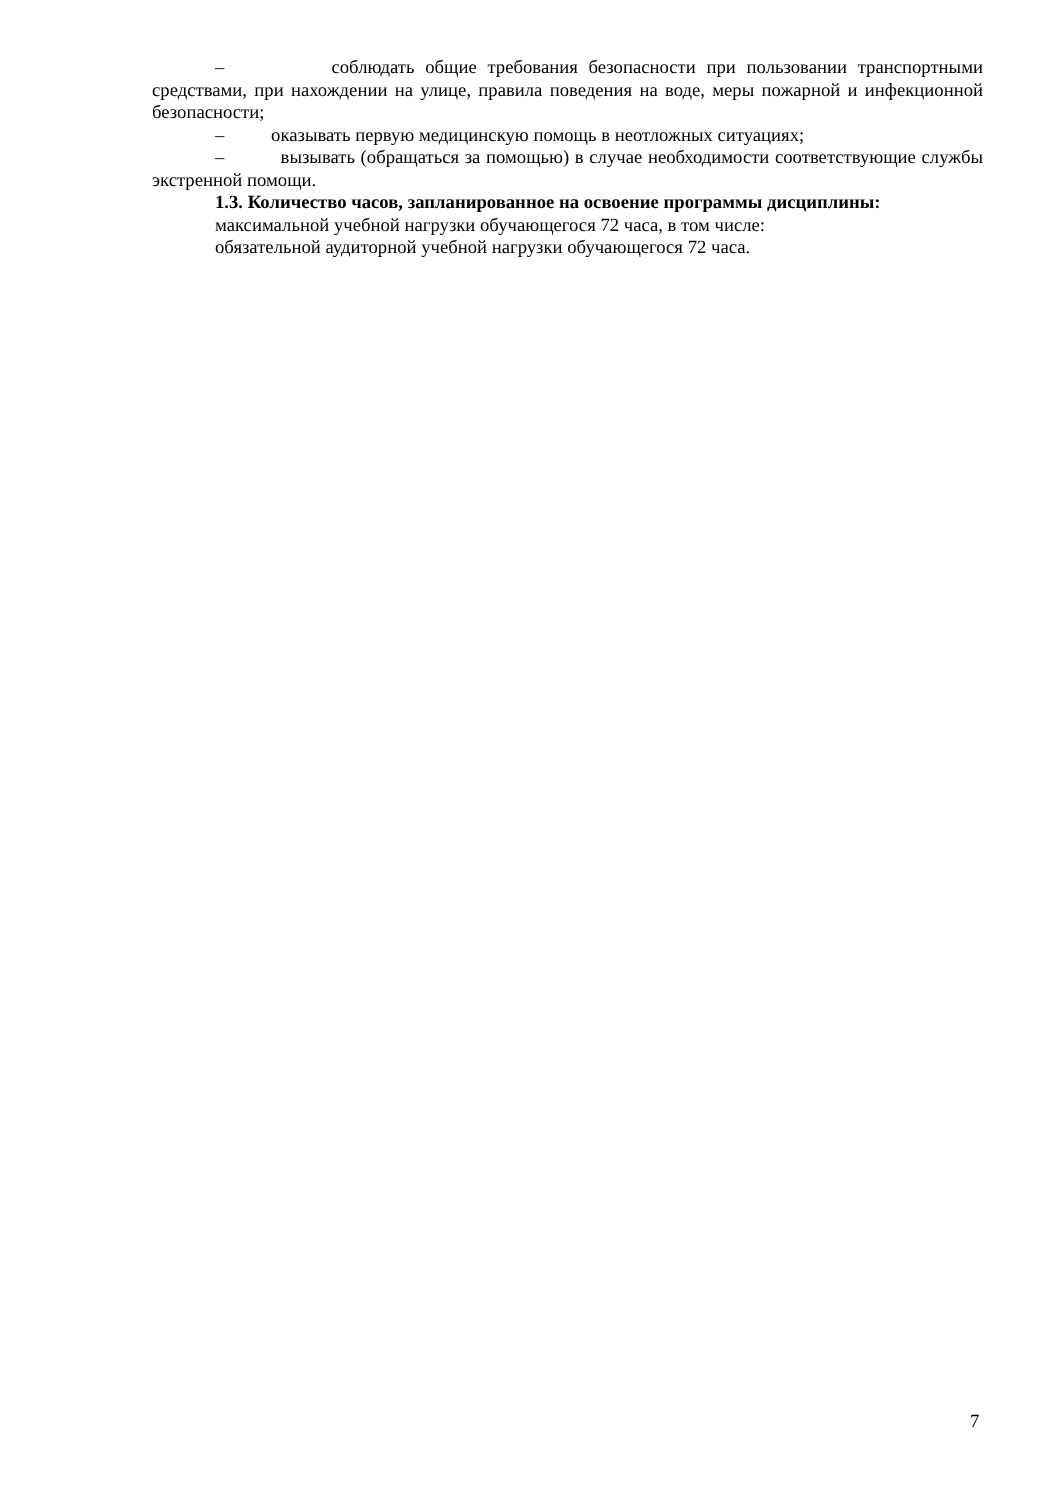– соблюдать общие требования безопасности при пользовании транспортными средствами, при нахождении на улице, правила поведения на воде, меры пожарной и инфекционной безопасности;
– оказывать первую медицинскую помощь в неотложных ситуациях;
– вызывать (обращаться за помощью) в случае необходимости соответствующие службы экстренной помощи.
1.3. Количество часов, запланированное на освоение программы дисциплины:
максимальной учебной нагрузки обучающегося 72 часа, в том числе:
обязательной аудиторной учебной нагрузки обучающегося 72 часа.
7